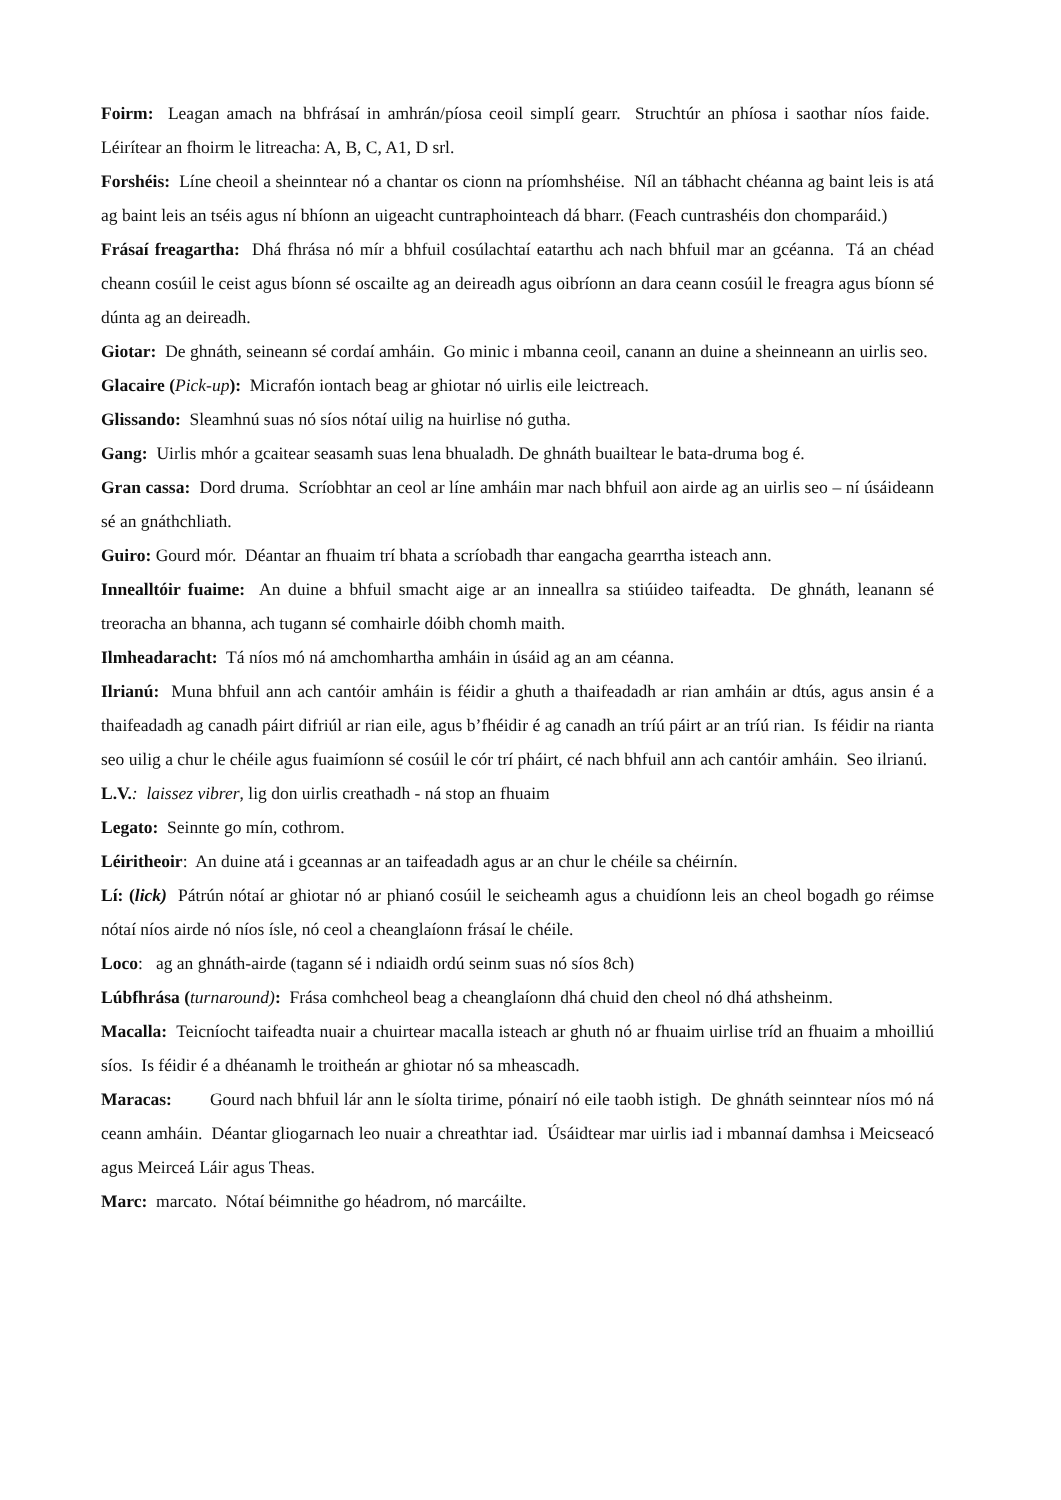Foirm: Leagan amach na bhfrásaí in amhrán/píosa ceoil simplí gearr. Struchtúr an phíosa i saothar níos faide. Léirítear an fhoirm le litreacha: A, B, C, A1, D srl.
Forshéis: Líne cheoil a sheinntear nó a chantar os cionn na príomhshéise. Níl an tábhacht chéanna ag baint leis is atá ag baint leis an tséis agus ní bhíonn an uigeacht cuntraphointeach dá bharr. (Feach cuntrashéis don chomparáid.)
Frásaí freagartha: Dhá fhrása nó mír a bhfuil cosúlachtaí eatarthu ach nach bhfuil mar an gcéanna. Tá an chéad cheann cosúil le ceist agus bíonn sé oscailte ag an deireadh agus oibríonn an dara ceann cosúil le freagra agus bíonn sé dúnta ag an deireadh.
Giotar: De ghnáth, seineann sé cordaí amháin. Go minic i mbanna ceoil, canann an duine a sheinneann an uirlis seo.
Glacaire (Pick-up): Micrafón iontach beag ar ghiotar nó uirlis eile leictreach.
Glissando: Sleamhnú suas nó síos nótaí uilig na huirlise nó gutha.
Gang: Uirlis mhór a gcaitear seasamh suas lena bhualadh. De ghnáth buailtear le bata-druma bog é.
Gran cassa: Dord druma. Scríobhtar an ceol ar líne amháin mar nach bhfuil aon airde ag an uirlis seo – ní úsáideann sé an gnáthchliath.
Guiro: Gourd mór. Déantar an fhuaim trí bhata a scríobadh thar eangacha gearrtha isteach ann.
Innealltóir fuaime: An duine a bhfuil smacht aige ar an inneallra sa stiúideo taifeadta. De ghnáth, leanann sé treoracha an bhanna, ach tugann sé comhairle dóibh chomh maith.
Ilmheadaracht: Tá níos mó ná amchomhartha amháin in úsáid ag an am céanna.
Ilrianú: Muna bhfuil ann ach cantóir amháin is féidir a ghuth a thaifeadadh ar rian amháin ar dtús, agus ansin é a thaifeadadh ag canadh páirt difriúl ar rian eile, agus b’fhéidir é ag canadh an tríú páirt ar an tríú rian. Is féidir na rianta seo uilig a chur le chéile agus fuaimíonn sé cosúil le cór trí pháirt, cé nach bhfuil ann ach cantóir amháin. Seo ilrianú.
L.V.: laissez vibrer, lig don uirlis creathadh - ná stop an fhuaim
Legato: Seinnte go mín, cothrom.
Léiritheoir: An duine atá i gceannas ar an taifeadadh agus ar an chur le chéile sa chéirnín.
Lí: (lick) Pátrún nótaí ar ghiotar nó ar phianó cosúil le seicheamh agus a chuidíonn leis an cheol bogadh go réimse nótaí níos airde nó níos ísle, nó ceol a cheanglaíonn frásaí le chéile.
Loco: ag an ghnáth-airde (tagann sé i ndiaidh ordú seinm suas nó síos 8ch)
Lúbfhrása (turnaround): Frása comhcheol beag a cheanglaíonn dhá chuid den cheol nó dhá athsheinm.
Macalla: Teicníocht taifeadta nuair a chuirtear macalla isteach ar ghuth nó ar fhuaim uirlise tríd an fhuaim a mhoilliú síos. Is féidir é a dhéanamh le troitheán ar ghiotar nó sa mheascadh.
Maracas: Gourd nach bhfuil lár ann le síolta tirime, pónairí nó eile taobh istigh. De ghnáth seinntear níos mó ná ceann amháin. Déantar gliogarnach leo nuair a chreathtar iad. Úsáidtear mar uirlis iad i mbannaí damhsa i Meicseacó agus Meirceá Láir agus Theas.
Marc: marcato. Nótaí béimnithe go héadrom, nó marcáilte.